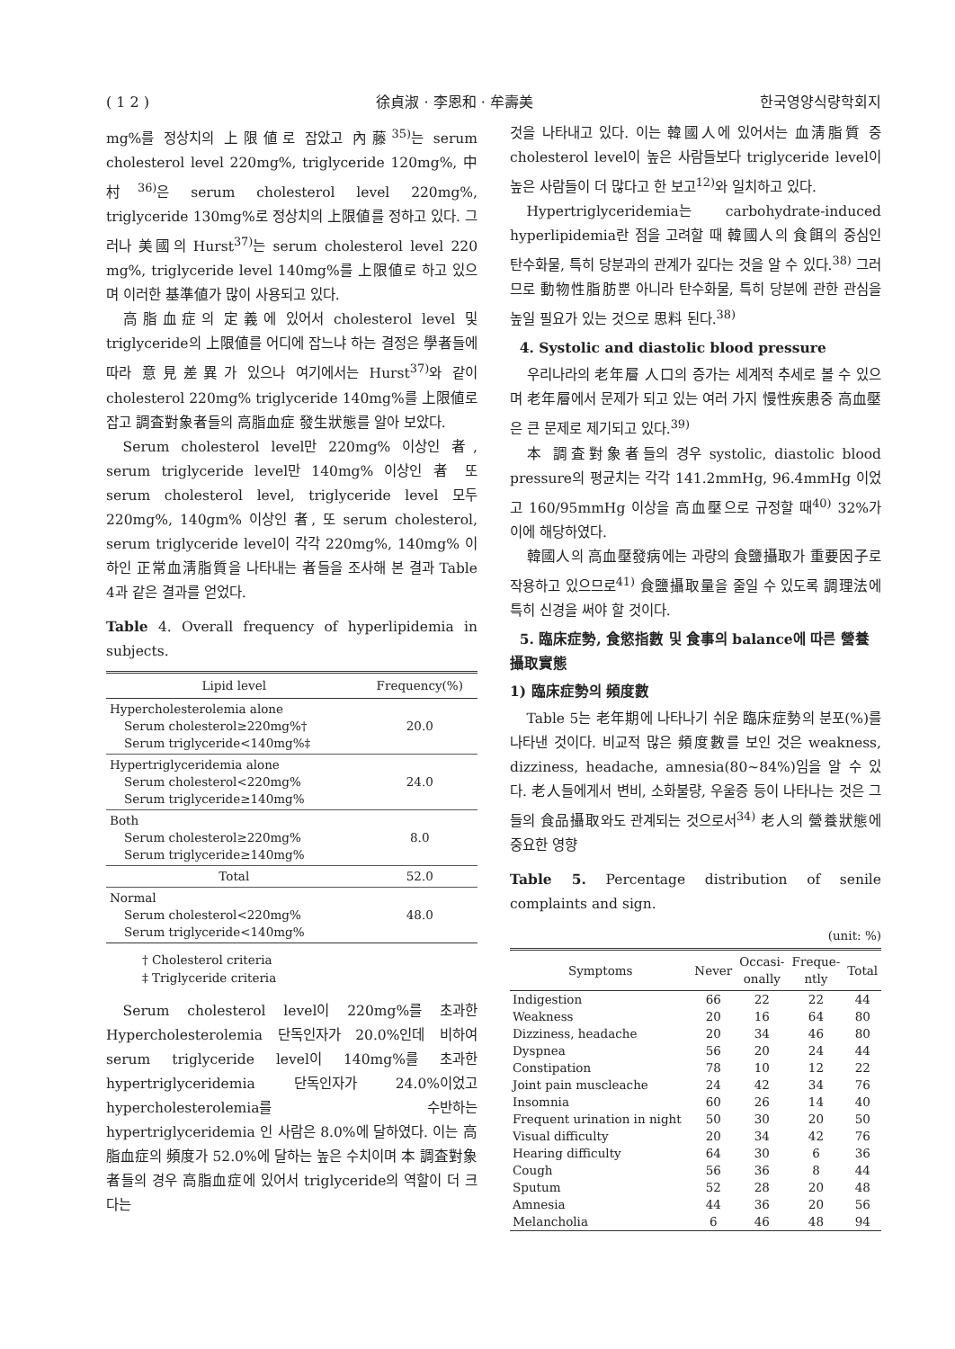( 1 2 ) 徐貞淑 · 李恩和 · 牟壽美 한국영양식량학회지
mg%를 정상치의 上限値로 잡았고 內藤<sup>35)</sup>는 serum cholesterol level 220mg%, triglyceride 120mg%, 中村<sup>36)</sup>은 serum cholesterol level 220mg%, triglyceride 130mg%로 정상치의 上限値를 정하고 있다. 그러나 美國의 Hurst<sup>37)</sup>는 serum cholesterol level 220 mg%, triglyceride level 140mg%를 上限値로 하고 있으며 이러한 基準値가 많이 사용되고 있다.
高脂血症의 定義에 있어서 cholesterol level 및 triglyceride의 上限値를 어디에 잡느냐 하는 결정은 學者들에 따라 意見差異가 있으나 여기에서는 Hurst<sup>37)</sup>와 같이 cholesterol 220mg% triglyceride 140mg%를 上限値로 잡고 調査對象者들의 高脂血症 發生狀態를 알아 보았다.
Serum cholesterol level만 220mg% 이상인 者, serum triglyceride level만 140mg% 이상인 者 또 serum cholesterol level, triglyceride level 모두 220mg%, 140gm% 이상인 者, 또 serum cholesterol, serum triglyceride level이 각각 220mg%, 140mg% 이하인 正常血淸脂質을 나타내는 者들을 조사해 본 결과 Table 4과 같은 결과를 얻었다.
Table 4. Overall frequency of hyperlipidemia in subjects.
| Lipid level | Frequency(%) |
| --- | --- |
| Hypercholesterolemia alone Serum cholesterol≥220mg%† Serum triglyceride<140mg%‡ | 20.0 |
| Hypertriglyceridemia alone Serum cholesterol<220mg% Serum triglyceride≥140mg% | 24.0 |
| Both Serum cholesterol≥220mg% Serum triglyceride≥140mg% | 8.0 |
| Total | 52.0 |
| Normal Serum cholesterol<220mg% Serum triglyceride<140mg% | 48.0 |
† Cholesterol criteria
‡ Triglyceride criteria
Serum cholesterol level이 220mg%를 초과한 Hypercholesterolemia 단독인자가 20.0%인데 비하여 serum triglyceride level이 140mg%를 초과한 hypertriglyceridemia 단독인자가 24.0%이었고 hypercholesterolemia를 수반하는 hypertriglyceridemia 인 사람은 8.0%에 달하였다. 이는 高脂血症의 頻度가 52.0%에 달하는 높은 수치이며 本 調査對象者들의 경우 高脂血症에 있어서 triglyceride의 역할이 더 크다는
것을 나타내고 있다. 이는 韓國人에 있어서는 血淸脂質 중 cholesterol level이 높은 사람들보다 triglyceride level이 높은 사람들이 더 많다고 한 보고<sup>12)</sup>와 일치하고 있다.
Hypertriglyceridemia는 carbohydrate-induced hyperlipidemia란 점을 고려할 때 韓國人의 食餌의 중심인 탄수화물, 특히 당분과의 관계가 깊다는 것을 알 수 있다.<sup>38)</sup> 그러므로 動物性脂肪뿐 아니라 탄수화물, 특히 당분에 관한 관심을 높일 필요가 있는 것으로 思料 된다.<sup>38)</sup>
4. Systolic and diastolic blood pressure
우리나라의 老年層 人口의 증가는 세계적 추세로 볼 수 있으며 老年層에서 문제가 되고 있는 여러 가지 慢性疾患중 高血壓은 큰 문제로 제기되고 있다.<sup>39)</sup>
本 調査對象者들의 경우 systolic, diastolic blood pressure의 평균치는 각각 141.2mmHg, 96.4mmHg 이었고 160/95mmHg 이상을 高血壓으로 규정할 때<sup>40)</sup> 32%가 이에 해당하였다.
韓國人의 高血壓發病에는 과량의 食鹽攝取가 重要因子로 작용하고 있으므로<sup>41)</sup> 食鹽攝取量을 줄일 수 있도록 調理法에 특히 신경을 써야 할 것이다.
5. 臨床症勢, 食慾指數 및 食事의 balance에 따른 營養攝取實態
1) 臨床症勢의 頻度數
Table 5는 老年期에 나타나기 쉬운 臨床症勢의 분포(%)를 나타낸 것이다. 비교적 많은 頻度數를 보인 것은 weakness, dizziness, headache, amnesia(80~84%)임을 알 수 있다. 老人들에게서 변비, 소화불량, 우울증 등이 나타나는 것은 그들의 食品攝取와도 관계되는 것으로서<sup>34)</sup> 老人의 營養狀態에 중요한 영향
Table 5. Percentage distribution of senile complaints and sign.
(unit: %)
| Symptoms | Never | Occasi- onally | Freque- ntly | Total |
| --- | --- | --- | --- | --- |
| Indigestion | 66 | 22 | 22 | 44 |
| Weakness | 20 | 16 | 64 | 80 |
| Dizziness, headache | 20 | 34 | 46 | 80 |
| Dyspnea | 56 | 20 | 24 | 44 |
| Constipation | 78 | 10 | 12 | 22 |
| Joint pain muscleache | 24 | 42 | 34 | 76 |
| Insomnia | 60 | 26 | 14 | 40 |
| Frequent urination in night | 50 | 30 | 20 | 50 |
| Visual difficulty | 20 | 34 | 42 | 76 |
| Hearing difficulty | 64 | 30 | 6 | 36 |
| Cough | 56 | 36 | 8 | 44 |
| Sputum | 52 | 28 | 20 | 48 |
| Amnesia | 44 | 36 | 20 | 56 |
| Melancholia | 6 | 46 | 48 | 94 |